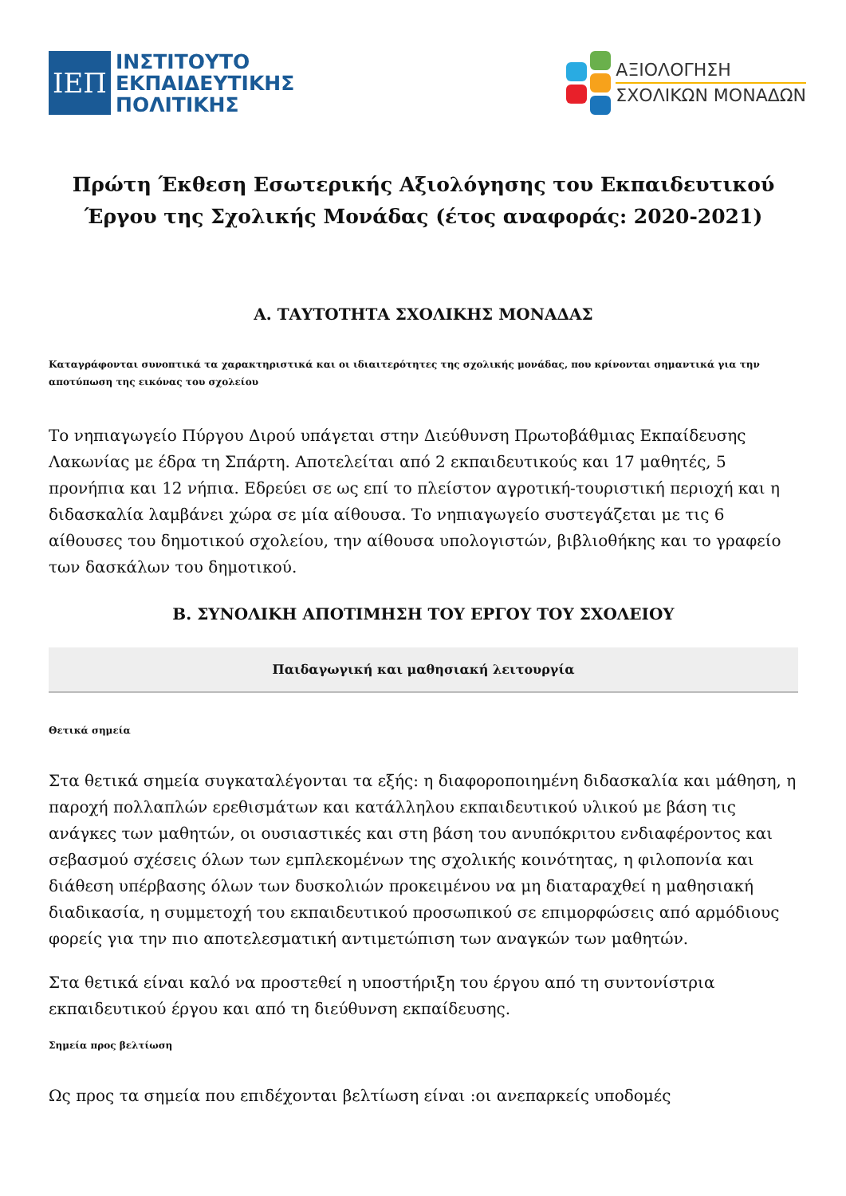ΙΕΠ
ΙΝΣΤΙΤΟΥΤΟ
ΕΚΠΑΙΔΕΥΤΙΚΗΣ
ΠΟΛΙΤΙΚΗΣ
ΑΞΙΟΛΟΓΗΣΗ
ΣΧΟΛΙΚΩΝ ΜΟΝΑΔΩΝ
Πρώτη Έκθεση Εσωτερικής Αξιολόγησης του Εκπαιδευτικού Έργου της Σχολικής Μονάδας (έτος αναφοράς: 2020-2021)
A. ΤΑΥΤΟΤΗΤΑ ΣΧΟΛΙΚΗΣ ΜΟΝΑΔΑΣ
Καταγράφονται συνοπτικά τα χαρακτηριστικά και οι ιδιαιτερότητες της σχολικής μονάδας, που κρίνονται σημαντικά για την αποτύπωση της εικόνας του σχολείου
Το νηπιαγωγείο Πύργου Διρού υπάγεται στην Διεύθυνση Πρωτοβάθμιας Εκπαίδευσης Λακωνίας με έδρα τη Σπάρτη. Αποτελείται από 2 εκπαιδευτικούς και 17 μαθητές, 5 προνήπια και 12 νήπια. Εδρεύει σε ως επί το πλείστον αγροτική-τουριστική περιοχή και η διδασκαλία λαμβάνει χώρα σε μία αίθουσα. Το νηπιαγωγείο συστεγάζεται με τις 6 αίθουσες του δημοτικού σχολείου, την αίθουσα υπολογιστών, βιβλιοθήκης και το γραφείο των δασκάλων του δημοτικού.
B. ΣΥΝΟΛΙΚΗ ΑΠΟΤΙΜΗΣΗ ΤΟΥ ΕΡΓΟΥ ΤΟΥ ΣΧΟΛΕΙΟΥ
Παιδαγωγική και μαθησιακή λειτουργία
Θετικά σημεία
Στα θετικά σημεία συγκαταλέγονται τα εξής: η διαφοροποιημένη διδασκαλία και μάθηση, η παροχή πολλαπλών ερεθισμάτων και κατάλληλου εκπαιδευτικού υλικού με βάση τις ανάγκες των μαθητών, οι ουσιαστικές και στη βάση του ανυπόκριτου ενδιαφέροντος και σεβασμού σχέσεις όλων των εμπλεκομένων της σχολικής κοινότητας, η φιλοπονία και διάθεση υπέρβασης όλων των δυσκολιών προκειμένου να μη διαταραχθεί η μαθησιακή διαδικασία, η συμμετοχή του εκπαιδευτικού προσωπικού σε επιμορφώσεις από αρμόδιους φορείς για την πιο αποτελεσματική αντιμετώπιση των αναγκών των μαθητών.
Στα θετικά είναι καλό να προστεθεί η υποστήριξη του έργου από τη συντονίστρια εκπαιδευτικού έργου και από τη διεύθυνση εκπαίδευσης.
Σημεία προς βελτίωση
Ως προς τα σημεία που επιδέχονται βελτίωση είναι :οι ανεπαρκείς υποδομές